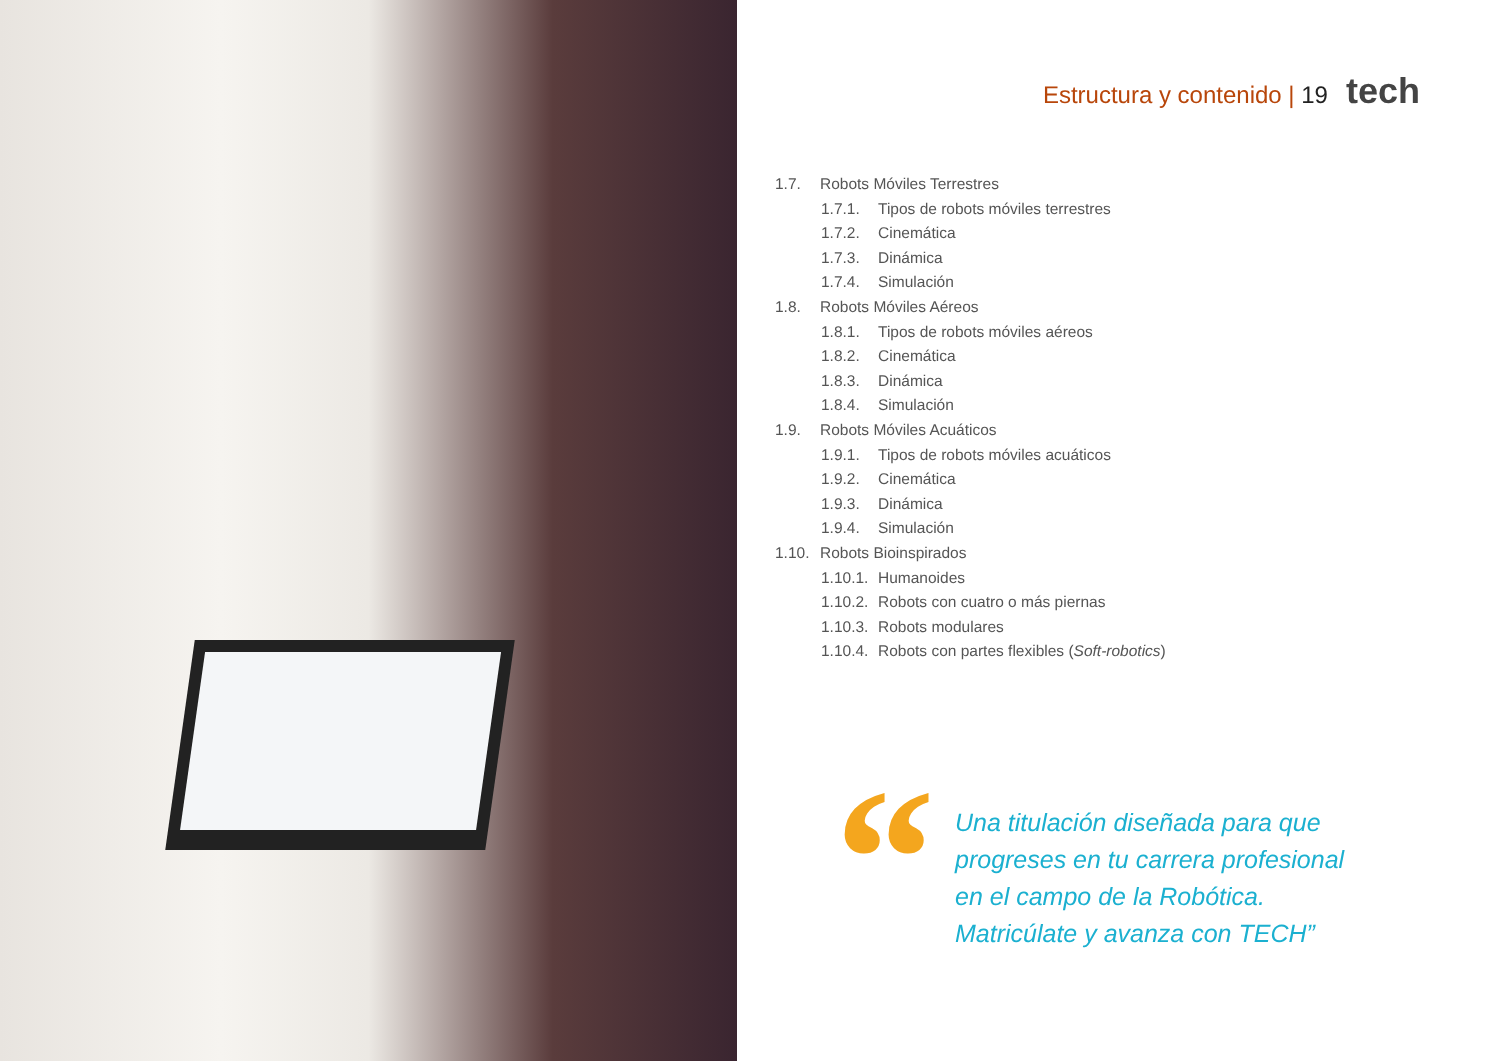Estructura y contenido | 19 tech
1.7. Robots Móviles Terrestres
1.7.1. Tipos de robots móviles terrestres
1.7.2. Cinemática
1.7.3. Dinámica
1.7.4. Simulación
1.8. Robots Móviles Aéreos
1.8.1. Tipos de robots móviles aéreos
1.8.2. Cinemática
1.8.3. Dinámica
1.8.4. Simulación
1.9. Robots Móviles Acuáticos
1.9.1. Tipos de robots móviles acuáticos
1.9.2. Cinemática
1.9.3. Dinámica
1.9.4. Simulación
1.10. Robots Bioinspirados
1.10.1. Humanoides
1.10.2. Robots con cuatro o más piernas
1.10.3. Robots modulares
1.10.4. Robots con partes flexibles (Soft-robotics)
“
Una titulación diseñada para que
progreses en tu carrera profesional
en el campo de la Robótica.
Matricúlate y avanza con TECH”